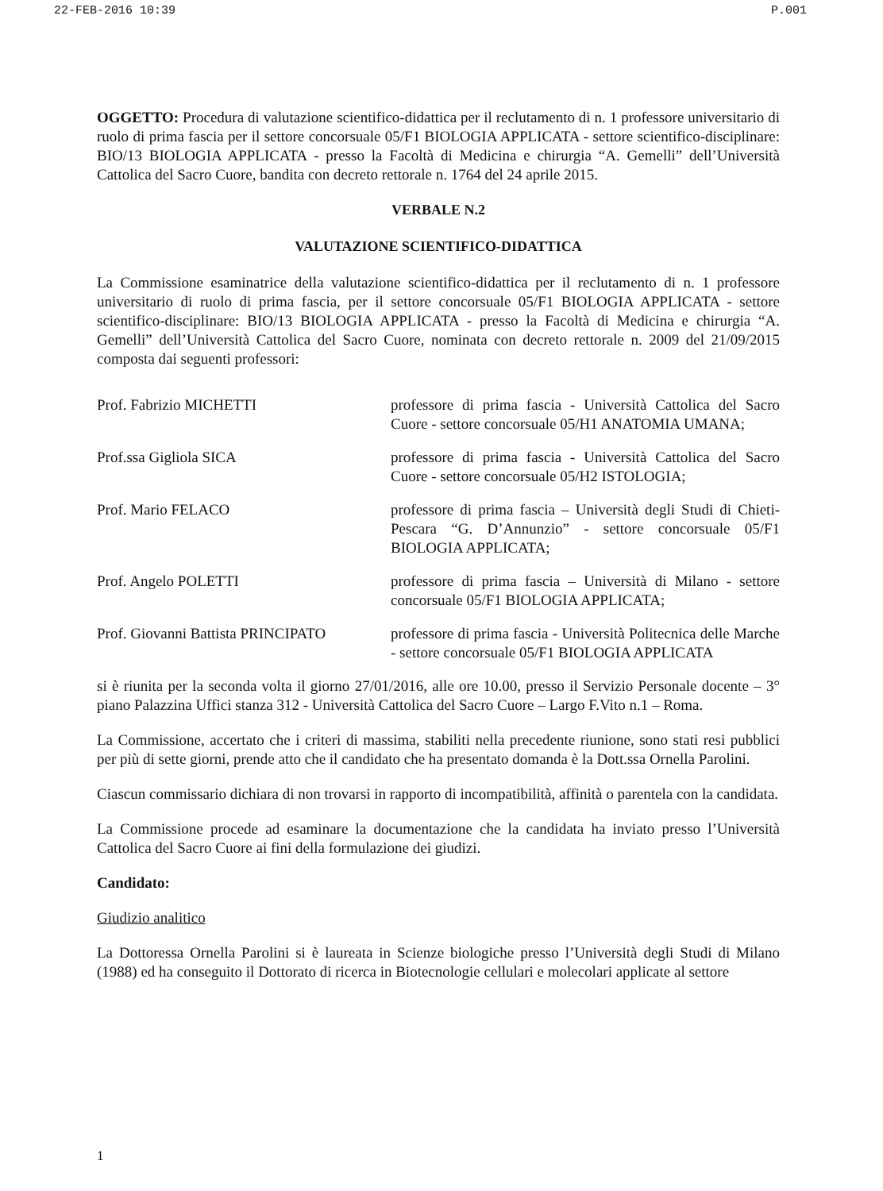22-FEB-2016 10:39 P.001
OGGETTO: Procedura di valutazione scientifico-didattica per il reclutamento di n. 1 professore universitario di ruolo di prima fascia per il settore concorsuale 05/F1 BIOLOGIA APPLICATA - settore scientifico-disciplinare: BIO/13 BIOLOGIA APPLICATA - presso la Facoltà di Medicina e chirurgia “A. Gemelli” dell’Università Cattolica del Sacro Cuore, bandita con decreto rettorale n. 1764 del 24 aprile 2015.
VERBALE N.2
VALUTAZIONE SCIENTIFICO-DIDATTICA
La Commissione esaminatrice della valutazione scientifico-didattica per il reclutamento di n. 1 professore universitario di ruolo di prima fascia, per il settore concorsuale 05/F1 BIOLOGIA APPLICATA - settore scientifico-disciplinare: BIO/13 BIOLOGIA APPLICATA - presso la Facoltà di Medicina e chirurgia “A. Gemelli” dell’Università Cattolica del Sacro Cuore, nominata con decreto rettorale n. 2009 del 21/09/2015 composta dai seguenti professori:
Prof. Fabrizio MICHETTI professore di prima fascia - Università Cattolica del Sacro Cuore - settore concorsuale 05/H1 ANATOMIA UMANA;
Prof.ssa Gigliola SICA professore di prima fascia - Università Cattolica del Sacro Cuore - settore concorsuale 05/H2 ISTOLOGIA;
Prof. Mario FELACO professore di prima fascia – Università degli Studi di Chieti-Pescara “G. D’Annunzio” - settore concorsuale 05/F1 BIOLOGIA APPLICATA;
Prof. Angelo POLETTI professore di prima fascia – Università di Milano - settore concorsuale 05/F1 BIOLOGIA APPLICATA;
Prof. Giovanni Battista PRINCIPATO
professore di prima fascia - Università Politecnica delle Marche - settore concorsuale 05/F1 BIOLOGIA APPLICATA
si è riunita per la seconda volta il giorno 27/01/2016, alle ore 10.00, presso il Servizio Personale docente – 3° piano Palazzina Uffici stanza 312 - Università Cattolica del Sacro Cuore – Largo F.Vito n.1 – Roma.
La Commissione, accertato che i criteri di massima, stabiliti nella precedente riunione, sono stati resi pubblici per più di sette giorni, prende atto che il candidato che ha presentato domanda è la Dott.ssa Ornella Parolini.
Ciascun commissario dichiara di non trovarsi in rapporto di incompatibilità, affinità o parentela con la candidata.
La Commissione procede ad esaminare la documentazione che la candidata ha inviato presso l’Università Cattolica del Sacro Cuore ai fini della formulazione dei giudizi.
Candidato:
Giudizio analitico
La Dottoressa Ornella Parolini si è laureata in Scienze biologiche presso l’Università degli Studi di Milano (1988) ed ha conseguito il Dottorato di ricerca in Biotecnologie cellulari e molecolari applicate al settore
1